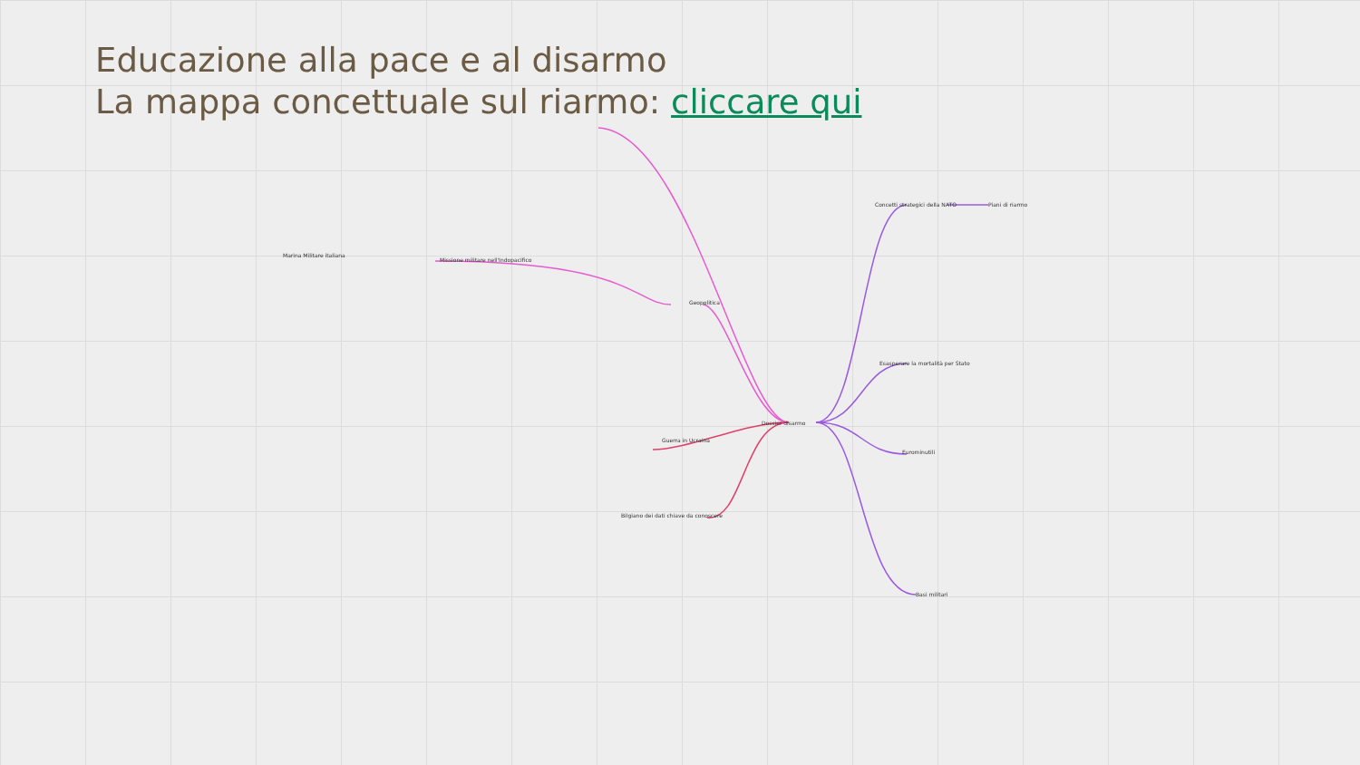Educazione alla pace e al disarmo
La mappa concettuale sul riarmo: cliccare qui
Dossier disarmo
Geopolitica
Guerra in Ucraina
Bilgiano dei dati chiave da conoscere
Concetti strategici della NATO
Esasperare la mortalità per Stato
Eurominutili
Basi militari
Marina Militare italiana
Missione militare nell'Indopacifico
Piani di riarmo